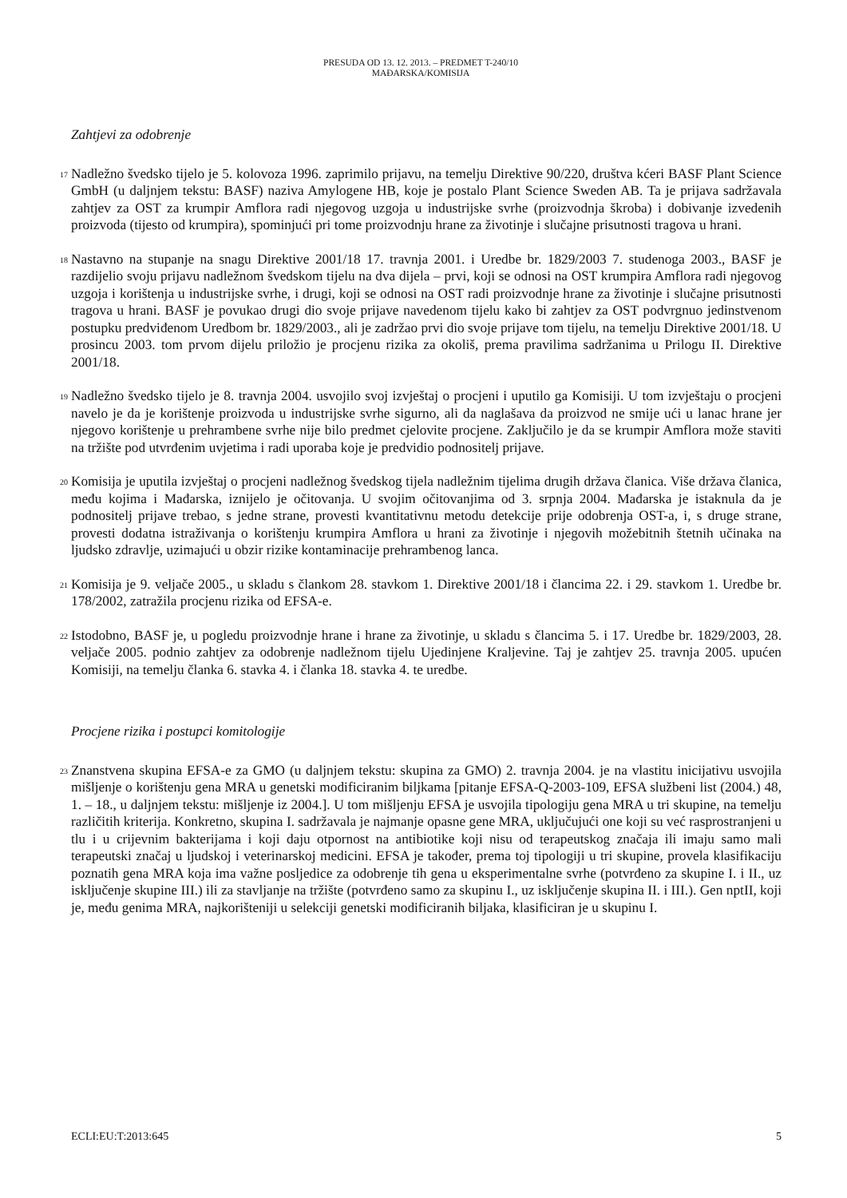PRESUDA OD 13. 12. 2013. – PREDMET T-240/10
MAĐARSKA/KOMISIJA
Zahtjevi za odobrenje
17
Nadležno švedsko tijelo je 5. kolovoza 1996. zaprimilo prijavu, na temelju Direktive 90/220, društva kćeri BASF Plant Science GmbH (u daljnjem tekstu: BASF) naziva Amylogene HB, koje je postalo Plant Science Sweden AB. Ta je prijava sadržavala zahtjev za OST za krumpir Amflora radi njegovog uzgoja u industrijske svrhe (proizvodnja škroba) i dobivanje izvedenih proizvoda (tijesto od krumpira), spominjući pri tome proizvodnju hrane za životinje i slučajne prisutnosti tragova u hrani.
18
Nastavno na stupanje na snagu Direktive 2001/18 17. travnja 2001. i Uredbe br. 1829/2003 7. studenoga 2003., BASF je razdijelio svoju prijavu nadležnom švedskom tijelu na dva dijela – prvi, koji se odnosi na OST krumpira Amflora radi njegovog uzgoja i korištenja u industrijske svrhe, i drugi, koji se odnosi na OST radi proizvodnje hrane za životinje i slučajne prisutnosti tragova u hrani. BASF je povukao drugi dio svoje prijave navedenom tijelu kako bi zahtjev za OST podvrgnuo jedinstvenom postupku predviđenom Uredbom br. 1829/2003., ali je zadržao prvi dio svoje prijave tom tijelu, na temelju Direktive 2001/18. U prosincu 2003. tom prvom dijelu priložio je procjenu rizika za okoliš, prema pravilima sadržanima u Prilogu II. Direktive 2001/18.
19
Nadležno švedsko tijelo je 8. travnja 2004. usvojilo svoj izvještaj o procjeni i uputilo ga Komisiji. U tom izvještaju o procjeni navelo je da je korištenje proizvoda u industrijske svrhe sigurno, ali da naglašava da proizvod ne smije ući u lanac hrane jer njegovo korištenje u prehrambene svrhe nije bilo predmet cjelovite procjene. Zaključilo je da se krumpir Amflora može staviti na tržište pod utvrđenim uvjetima i radi uporaba koje je predvidio podnositelj prijave.
20
Komisija je uputila izvještaj o procjeni nadležnog švedskog tijela nadležnim tijelima drugih država članica. Više država članica, među kojima i Mađarska, iznijelo je očitovanja. U svojim očitovanjima od 3. srpnja 2004. Mađarska je istaknula da je podnositelj prijave trebao, s jedne strane, provesti kvantitativnu metodu detekcije prije odobrenja OST-a, i, s druge strane, provesti dodatna istraživanja o korištenju krumpira Amflora u hrani za životinje i njegovih možebitnih štetnih učinaka na ljudsko zdravlje, uzimajući u obzir rizike kontaminacije prehrambenog lanca.
21
Komisija je 9. veljače 2005., u skladu s člankom 28. stavkom 1. Direktive 2001/18 i člancima 22. i 29. stavkom 1. Uredbe br. 178/2002, zatražila procjenu rizika od EFSA-e.
22
Istodobno, BASF je, u pogledu proizvodnje hrane i hrane za životinje, u skladu s člancima 5. i 17. Uredbe br. 1829/2003, 28. veljače 2005. podnio zahtjev za odobrenje nadležnom tijelu Ujedinjene Kraljevine. Taj je zahtjev 25. travnja 2005. upućen Komisiji, na temelju članka 6. stavka 4. i članka 18. stavka 4. te uredbe.
Procjene rizika i postupci komitologije
23
Znanstvena skupina EFSA-e za GMO (u daljnjem tekstu: skupina za GMO) 2. travnja 2004. je na vlastitu inicijativu usvojila mišljenje o korištenju gena MRA u genetski modificiranim biljkama [pitanje EFSA-Q-2003-109, EFSA službeni list (2004.) 48, 1. – 18., u daljnjem tekstu: mišljenje iz 2004.]. U tom mišljenju EFSA je usvojila tipologiju gena MRA u tri skupine, na temelju različitih kriterija. Konkretno, skupina I. sadržavala je najmanje opasne gene MRA, uključujući one koji su već rasprostranjeni u tlu i u crijevnim bakterijama i koji daju otpornost na antibiotike koji nisu od terapeutskog značaja ili imaju samo mali terapeutski značaj u ljudskoj i veterinarskoj medicini. EFSA je također, prema toj tipologiji u tri skupine, provela klasifikaciju poznatih gena MRA koja ima važne posljedice za odobrenje tih gena u eksperimentalne svrhe (potvrđeno za skupine I. i II., uz isključenje skupine III.) ili za stavljanje na tržište (potvrđeno samo za skupinu I., uz isključenje skupina II. i III.). Gen nptII, koji je, među genima MRA, najkorišteniji u selekciji genetski modificiranih biljaka, klasificiran je u skupinu I.
ECLI:EU:T:2013:645 5